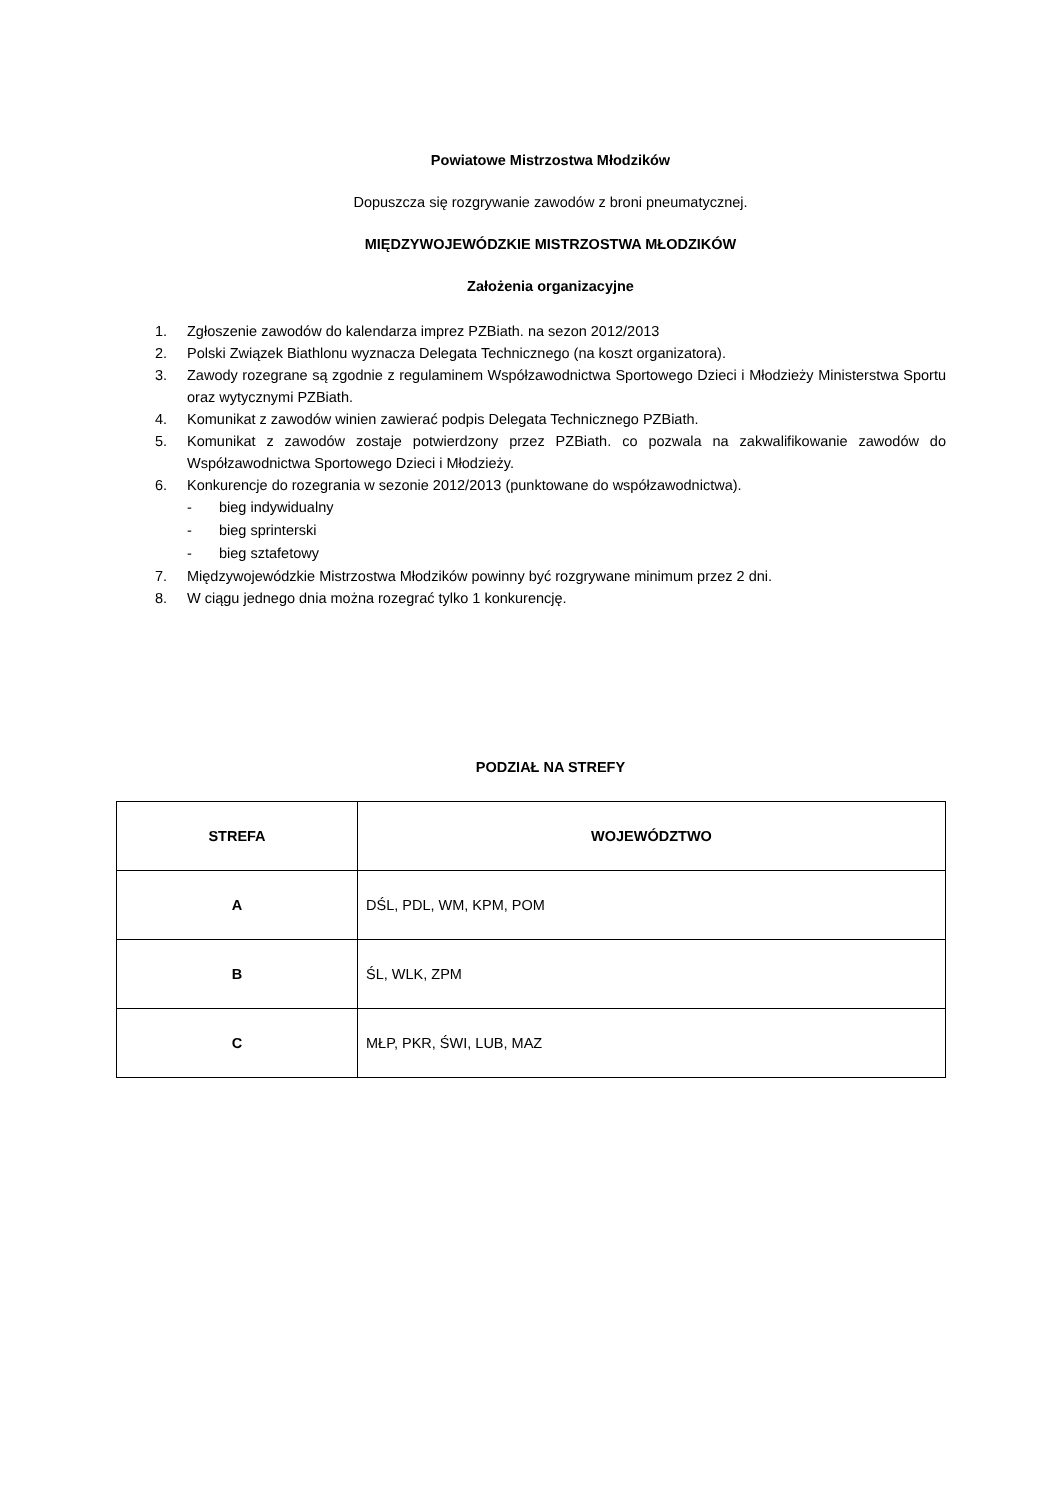Powiatowe Mistrzostwa Młodzików
Dopuszcza się rozgrywanie zawodów z broni pneumatycznej.
MIĘDZYWOJEWÓDZKIE MISTRZOSTWA MŁODZIKÓW
Założenia organizacyjne
1. Zgłoszenie zawodów do kalendarza imprez PZBiath. na sezon 2012/2013
2. Polski Związek Biathlonu wyznacza Delegata Technicznego (na koszt organizatora).
3. Zawody rozegrane są zgodnie z regulaminem Współzawodnictwa Sportowego Dzieci i Młodzieży Ministerstwa Sportu oraz wytycznymi PZBiath.
4. Komunikat z zawodów winien zawierać podpis Delegata Technicznego PZBiath.
5. Komunikat z zawodów zostaje potwierdzony przez PZBiath. co pozwala na zakwalifikowanie zawodów do Współzawodnictwa Sportowego Dzieci i Młodzieży.
6. Konkurencje do rozegrania w sezonie 2012/2013 (punktowane do współzawodnictwa).
- bieg indywidualny
- bieg sprinterski
- bieg sztafetowy
7. Międzywojewódzkie Mistrzostwa Młodzików powinny być rozgrywane minimum przez 2 dni.
8. W ciągu jednego dnia można rozegrać tylko 1 konkurencję.
PODZIAŁ NA STREFY
| STREFA | WOJEWÓDZTWO |
| --- | --- |
| A | DŚL, PDL, WM, KPM, POM |
| B | ŚL, WLK, ZPM |
| C | MŁP, PKR, ŚWI, LUB, MAZ |